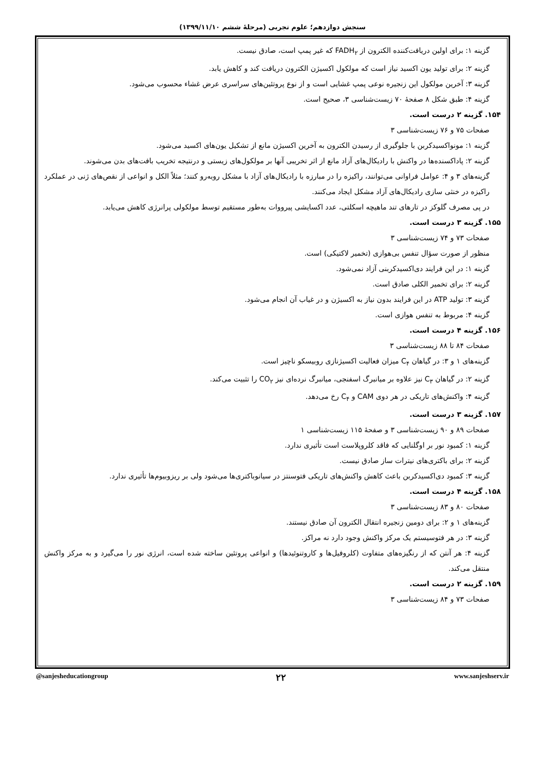سنجش دوازدهم؛ علوم تجربی (مرحلهٔ ششم ۱۳۹۹/۱۱/۱۰)
گزینه ۱: برای اولین دریافت‌کننده الکترون از FADH<sub>۲</sub> که غیر پمپ است، صادق نیست.
گزینه ۲: برای تولید یون اکسید نیاز است که مولکول اکسیژن الکترون دریافت کند و کاهش یابد.
گزینه ۳: آخرین مولکول این زنجیره نوعی پمپ غشایی است و از نوع پروتئین‌های سراسری عرض غشاء محسوب می‌شود.
گزینه ۴: طبق شکل ۸ صفحهٔ ۷۰ زیست‌شناسی ۳، صحیح است.
۱۵۴. گزینه ۲ درست است.
صفحات ۷۵ و ۷۶ زیست‌شناسی ۳
گزینه ۱: مونواکسیدکربن با جلوگیری از رسیدن الکترون به آخرین اکسیژن مانع از تشکیل یون‌های اکسید می‌شود.
گزینه ۲: پاداکسنده‌ها در واکنش با رادیکال‌های آزاد مانع از اثر تخریبی آنها بر مولکول‌های زیستی و درنتیجه تخریب بافت‌های بدن می‌شوند.
گزینه‌های ۳ و ۴: عوامل فراوانی می‌توانند، راکیزه را در مبارزه با رادیکال‌های آزاد با مشکل روبه‌رو کنند؛ مثلاً الکل و انواعی از نقص‌های ژنی در عملکرد راکیزه در خنثی سازی رادیکال‌های آزاد مشکل ایجاد می‌کنند.
در پی مصرف گلوکز در تارهای تند ماهیچه اسکلتی، عدد اکسایشی پیرووات به‌طور مستقیم توسط مولکولی پرانرژی کاهش می‌یابد.
۱۵۵. گزینه ۳ درست است.
صفحات ۷۳ و ۷۴ زیست‌شناسی ۳
منظور از صورت سؤال تنفس بی‌هوازی (تخمیر لاکتیکی) است.
گزینه ۱: در این فرایند دی‌اکسیدکربنی آزاد نمی‌شود.
گزینه ۲: برای تخمیر الکلی صادق است.
گزینه ۳: تولید ATP در این فرایند بدون نیاز به اکسیژن و در غیاب آن انجام می‌شود.
گزینه ۴: مربوط به تنفس هوازی است.
۱۵۶. گزینه ۴ درست است.
صفحات ۸۴ تا ۸۸ زیست‌شناسی ۳
گزینه‌های ۱ و ۳: در گیاهان C<sub>۴</sub> میزان فعالیت اکسیژنازی روبیسکو ناچیز است.
گزینه ۲: در گیاهان C<sub>۳</sub> نیز علاوه بر میانبرگ اسفنجی، میانبرگ نرده‌ای نیز CO<sub>۲</sub> را تثبیت می‌کند.
گزینه ۴: واکنش‌های تاریکی در هر دوی CAM و C<sub>۴</sub> رخ می‌دهد.
۱۵۷. گزینه ۳ درست است.
صفحات ۸۹ و ۹۰ زیست‌شناسی ۳ و صفحهٔ ۱۱۵ زیست‌شناسی ۱
گزینه ۱: کمبود نور بر اوگلنایی که فاقد کلروپلاست است تأثیری ندارد.
گزینه ۲: برای باکتری‌های نیترات ساز صادق نیست.
گزینه ۳: کمبود دی‌اکسیدکربن باعث کاهش واکنش‌های تاریکی فتوسنتز در سیانوباکتری‌ها می‌شود ولی بر ریزوبیوم‌ها تأثیری ندارد.
۱۵۸. گزینه ۴ درست است.
صفحات ۸۰ و ۸۳ زیست‌شناسی ۳
گزینه‌های ۱ و ۲: برای دومین زنجیره انتقال الکترون آن صادق نیستند.
گزینه ۳: در هر فتوسیستم یک مرکز واکنش وجود دارد نه مراکز.
گزینه ۴: هر آنتن که از رنگیزه‌های متفاوت (کلروفیل‌ها و کاروتنوئیدها) و انواعی پروتئین ساخته شده است، انرژی نور را می‌گیرد و به مرکز واکنش منتقل می‌کند.
۱۵۹. گزینه ۲ درست است.
صفحات ۷۳ و ۸۴ زیست‌شناسی ۳
@sanjesheducationgroup ۲۲ www.sanjeshserv.ir